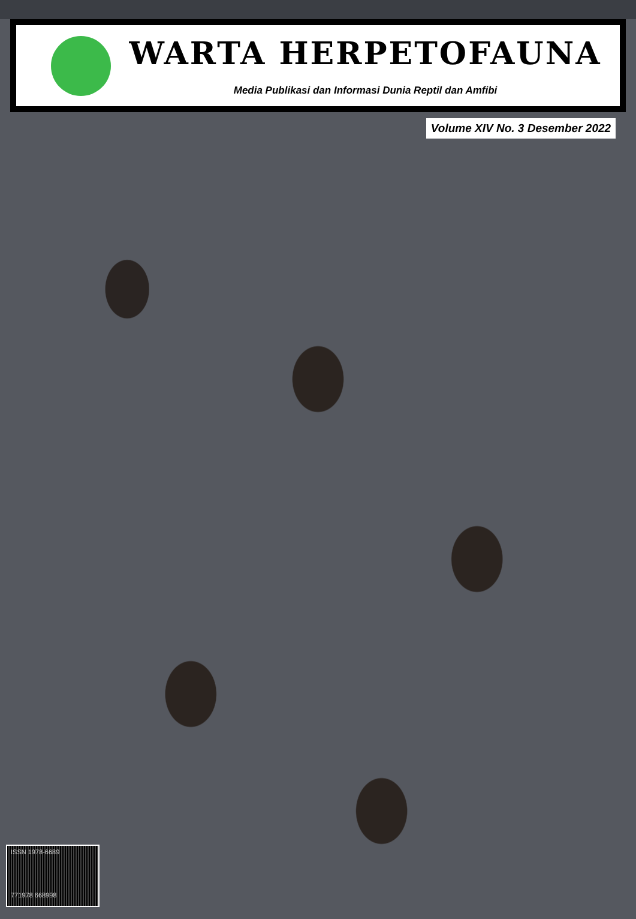WARTA HERPETOFAUNA
Media Publikasi dan Informasi Dunia Reptil dan Amfibi
Volume XIV No. 3 Desember 2022
ISSN 1978-6689
771978 668998